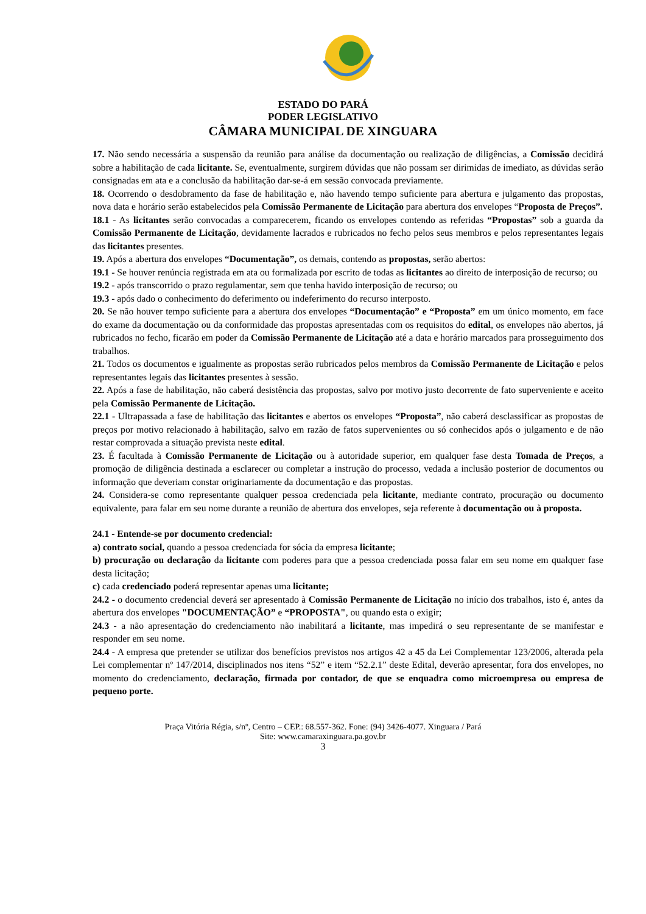ESTADO DO PARÁ
PODER LEGISLATIVO
CÂMARA MUNICIPAL DE XINGUARA
17. Não sendo necessária a suspensão da reunião para análise da documentação ou realização de diligências, a Comissão decidirá sobre a habilitação de cada licitante. Se, eventualmente, surgirem dúvidas que não possam ser dirimidas de imediato, as dúvidas serão consignadas em ata e a conclusão da habilitação dar-se-á em sessão convocada previamente.
18. Ocorrendo o desdobramento da fase de habilitação e, não havendo tempo suficiente para abertura e julgamento das propostas, nova data e horário serão estabelecidos pela Comissão Permanente de Licitação para abertura dos envelopes “Proposta de Preços”.
18.1 - As licitantes serão convocadas a comparecerem, ficando os envelopes contendo as referidas “Propostas” sob a guarda da Comissão Permanente de Licitação, devidamente lacrados e rubricados no fecho pelos seus membros e pelos representantes legais das licitantes presentes.
19. Após a abertura dos envelopes “Documentação”, os demais, contendo as propostas, serão abertos:
19.1 - Se houver renúncia registrada em ata ou formalizada por escrito de todas as licitantes ao direito de interposição de recurso; ou
19.2 - após transcorrido o prazo regulamentar, sem que tenha havido interposição de recurso; ou
19.3 - após dado o conhecimento do deferimento ou indeferimento do recurso interposto.
20. Se não houver tempo suficiente para a abertura dos envelopes “Documentação” e “Proposta” em um único momento, em face do exame da documentação ou da conformidade das propostas apresentadas com os requisitos do edital, os envelopes não abertos, já rubricados no fecho, ficarão em poder da Comissão Permanente de Licitação até a data e horário marcados para prosseguimento dos trabalhos.
21. Todos os documentos e igualmente as propostas serão rubricados pelos membros da Comissão Permanente de Licitação e pelos representantes legais das licitantes presentes à sessão.
22. Após a fase de habilitação, não caberá desistência das propostas, salvo por motivo justo decorrente de fato superveniente e aceito pela Comissão Permanente de Licitação.
22.1 - Ultrapassada a fase de habilitação das licitantes e abertos os envelopes “Proposta”, não caberá desclassificar as propostas de preços por motivo relacionado à habilitação, salvo em razão de fatos supervenientes ou só conhecidos após o julgamento e de não restar comprovada a situação prevista neste edital.
23. É facultada à Comissão Permanente de Licitação ou à autoridade superior, em qualquer fase desta Tomada de Preços, a promoção de diligência destinada a esclarecer ou completar a instrução do processo, vedada a inclusão posterior de documentos ou informação que deveriam constar originariamente da documentação e das propostas.
24. Considera-se como representante qualquer pessoa credenciada pela licitante, mediante contrato, procuração ou documento equivalente, para falar em seu nome durante a reunião de abertura dos envelopes, seja referente à documentação ou à proposta.
24.1 - Entende-se por documento credencial:
a) contrato social, quando a pessoa credenciada for sócia da empresa licitante;
b) procuração ou declaração da licitante com poderes para que a pessoa credenciada possa falar em seu nome em qualquer fase desta licitação;
c) cada credenciado poderá representar apenas uma licitante;
24.2 - o documento credencial deverá ser apresentado à Comissão Permanente de Licitação no início dos trabalhos, isto é, antes da abertura dos envelopes "DOCUMENTAÇÃO” e “PROPOSTA", ou quando esta o exigir;
24.3 - a não apresentação do credenciamento não inabilitará a licitante, mas impedirá o seu representante de se manifestar e responder em seu nome.
24.4 - A empresa que pretender se utilizar dos benefícios previstos nos artigos 42 a 45 da Lei Complementar 123/2006, alterada pela Lei complementar nº 147/2014, disciplinados nos itens “52” e item “52.2.1” deste Edital, deverão apresentar, fora dos envelopes, no momento do credenciamento, declaração, firmada por contador, de que se enquadra como microempresa ou empresa de pequeno porte.
Praça Vitória Régia, s/nº, Centro – CEP.: 68.557-362. Fone: (94) 3426-4077. Xinguara / Pará
Site: www.camaraxinguara.pa.gov.br
3